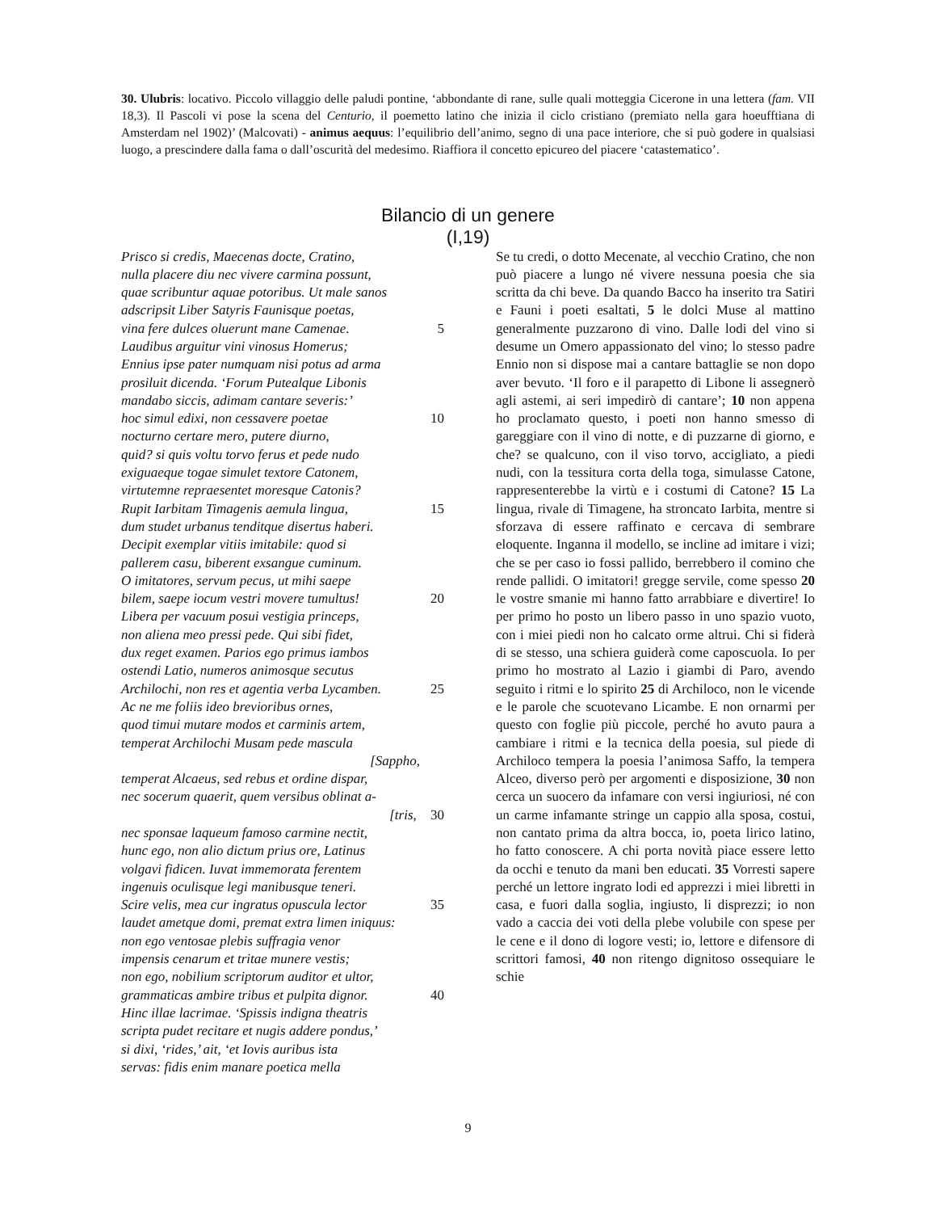30. Ulubris: locativo. Piccolo villaggio delle paludi pontine, ‘abbondante di rane, sulle quali motteggia Cicerone in una lettera (fam. VII 18,3). Il Pascoli vi pose la scena del Centurio, il poemetto latino che inizia il ciclo cristiano (premiato nella gara hoeufftiana di Amsterdam nel 1902)’ (Malcovati) - animus aequus: l’equilibrio dell’animo, segno di una pace interiore, che si può godere in qualsiasi luogo, a prescindere dalla fama o dall’oscurità del medesimo. Riaffiora il concetto epicureo del piacere ‘catastematico’.
Bilancio di un genere
(I,19)
Prisco si credis, Maecenas docte, Cratino,
nulla placere diu nec vivere carmina possunt,
quae scribuntur aquae potoribus. Ut male sanos
adscripsit Liber Satyris Faunisque poetas,
vina fere dulces oluerunt mane Camenae. 5
Laudibus arguitur vini vinosus Homerus;
Ennius ipse pater numquam nisi potus ad arma
prosiluit dicenda. ‘Forum Putealque Libonis
mandabo siccis, adimam cantare severis:’
hoc simul edixi, non cessavere poetae 10
nocturno certare mero, putere diurno,
quid? si quis voltu torvo ferus et pede nudo
exiguaeque togae simulet textore Catonem,
virtutemne repraesentet moresque Catonis?
Rupit Iarbitam Timagenis aemula lingua, 15
dum studet urbanus tenditque disertus haberi.
Decipit exemplar vitiis imitabile: quod si
pallerem casu, biberent exsangue cuminum.
O imitatores, servum pecus, ut mihi saepe
bilem, saepe iocum vestri movere tumultus! 20
Libera per vacuum posui vestigia princeps,
non aliena meo pressi pede. Qui sibi fidet,
dux reget examen. Parios ego primus iambos
ostendi Latio, numeros animosque secutus
Archilochi, non res et agentia verba Lycamben. 25
Ac ne me foliis ideo brevioribus ornes,
quod timui mutare modos et carminis artem,
temperat Archilochi Musam pede mascula
[Sappho,
temperat Alcaeus, sed rebus et ordine dispar,
nec socerum quaerit, quem versibus oblinat a-
[tris, 30
nec sponsae laqueum famoso carmine nectit,
hunc ego, non alio dictum prius ore, Latinus
volgavi fidicen. Iuvat immemorata ferentem
ingenuis oculisque legi manibusque teneri.
Scire velis, mea cur ingratus opuscula lector 35
laudet ametque domi, premat extra limen iniquus:
non ego ventosae plebis suffragia venor
impensis cenarum et tritae munere vestis;
non ego, nobilium scriptorum auditor et ultor,
grammaticas ambire tribus et pulpita dignor. 40
Hinc illae lacrimae. ‘Spissis indigna theatris
scripta pudet recitare et nugis addere pondus,’
si dixi, ‘rides,’ ait, ‘et Iovis auribus ista
servas: fidis enim manare poetica mella
Se tu credi, o dotto Mecenate, al vecchio Cratino, che non può piacere a lungo né vivere nessuna poesia che sia scritta da chi beve. Da quando Bacco ha inserito tra Satiri e Fauni i poeti esaltati, 5 le dolci Muse al mattino generalmente puzzarono di vino. Dalle lodi del vino si desume un Omero appassionato del vino; lo stesso padre Ennio non si dispose mai a cantare battaglie se non dopo aver bevuto. ‘Il foro e il parapetto di Libone li assegnerò agli astemi, ai seri impedirò di cantare’; 10 non appena ho proclamato questo, i poeti non hanno smesso di gareggiare con il vino di notte, e di puzzarne di giorno, e che? se qualcuno, con il viso torvo, accigliato, a piedi nudi, con la tessitura corta della toga, simulasse Catone, rappresenterebbe la virtù e i costumi di Catone? 15 La lingua, rivale di Timagene, ha stroncato Iarbita, mentre si sforzava di essere raffinato e cercava di sembrare eloquente. Inganna il modello, se incline ad imitare i vizi; che se per caso io fossi pallido, berrebbero il comino che rende pallidi. O imitatori! gregge servile, come spesso 20 le vostre smanie mi hanno fatto arrabbiare e divertire! Io per primo ho posto un libero passo in uno spazio vuoto, con i miei piedi non ho calcato orme altrui. Chi si fiderà di se stesso, una schiera guiderà come caposcuola. Io per primo ho mostrato al Lazio i giambi di Paro, avendo seguito i ritmi e lo spirito 25 di Archiloco, non le vicende e le parole che scuotevano Licambe. E non ornarmi per questo con foglie più piccole, perché ho avuto paura a cambiare i ritmi e la tecnica della poesia, sul piede di Archiloco tempera la poesia l’animosa Saffo, la tempera Alceo, diverso però per argomenti e disposizione, 30 non cerca un suocero da infamare con versi ingiuriosi, né con un carme infamante stringe un cappio alla sposa, costui, non cantato prima da altra bocca, io, poeta lirico latino, ho fatto conoscere. A chi porta novità piace essere letto da occhi e tenuto da mani ben educati. 35 Vorresti sapere perché un lettore ingrato lodi ed apprezzi i miei libretti in casa, e fuori dalla soglia, ingiusto, li disprezzi; io non vado a caccia dei voti della plebe volubile con spese per le cene e il dono di logore vesti; io, lettore e difensore di scrittori famosi, 40 non ritengo dignitoso ossequiare le schie
9